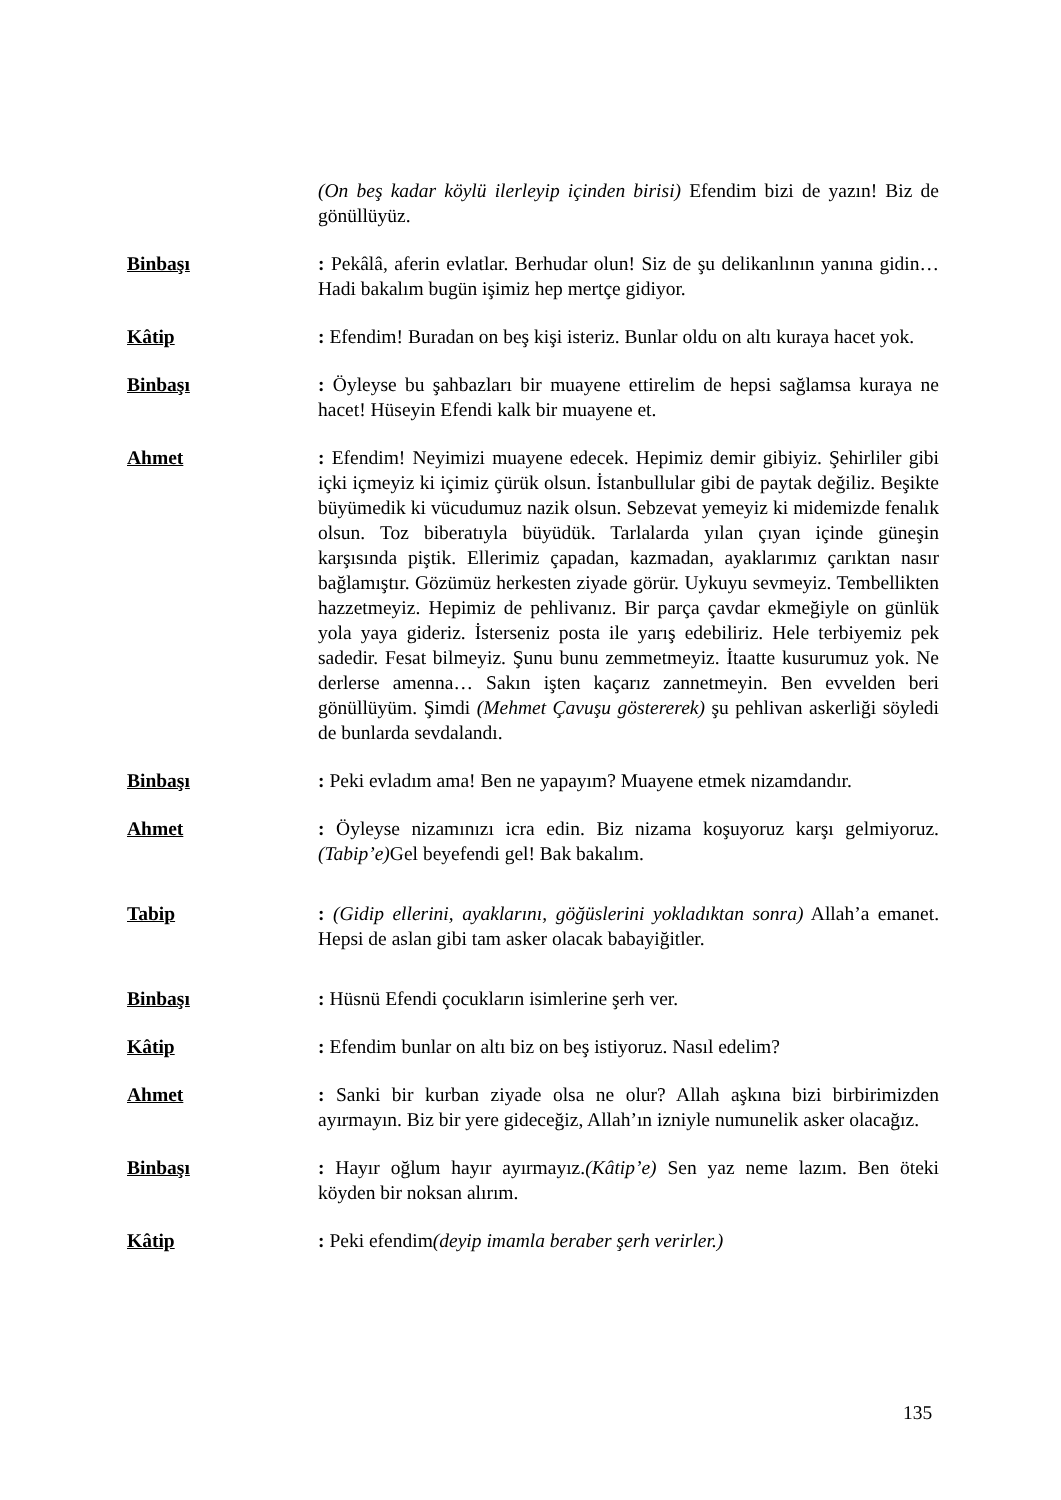(On beş kadar köylü ilerleyip içinden birisi) Efendim bizi de yazın! Biz de gönüllüyüz.
Binbaşı : Pekâlâ, aferin evlatlar. Berhudar olun! Siz de şu delikanlının yanına gidin… Hadi bakalım bugün işimiz hep mertçe gidiyor.
Kâtip : Efendim! Buradan on beş kişi isteriz. Bunlar oldu on altı kuraya hacet yok.
Binbaşı : Öyleyse bu şahbazları bir muayene ettirelim de hepsi sağlamsa kuraya ne hacet! Hüseyin Efendi kalk bir muayene et.
Ahmet : Efendim! Neyimizi muayene edecek. Hepimiz demir gibiyiz. Şehirliler gibi içki içmeyiz ki içimiz çürük olsun. İstanbullular gibi de paytak değiliz. Beşikte büyümedik ki vücudumuz nazik olsun. Sebzevat yemeyiz ki midemizde fenalık olsun. Toz biberatıyla büyüdük. Tarlalarda yılan çıyan içinde güneşin karşısında piştik. Ellerimiz çapadan, kazmadan, ayaklarımız çarıktan nasır bağlamıştır. Gözümüz herkesten ziyade görür. Uykuyu sevmeyiz. Tembellikten hazzetmeyiz. Hepimiz de pehlivanız. Bir parça çavdar ekmeğiyle on günlük yola yaya gideriz. İsterseniz posta ile yarış edebiliriz. Hele terbiyemiz pek sadedir. Fesat bilmeyiz. Şunu bunu zemmetmeyiz. İtaatte kusurumuz yok. Ne derlerse amenna… Sakın işten kaçarız zannetmeyin. Ben evvelden beri gönüllüyüm. Şimdi (Mehmet Çavuşu göstererek) şu pehlivan askerliği söyledi de bunlarda sevdalandı.
Binbaşı : Peki evladım ama! Ben ne yapayım? Muayene etmek nizamdandır.
Ahmet : Öyleyse nizamınızı icra edin. Biz nizama koşuyoruz karşı gelmiyoruz.(Tabip’e) Gel beyefendi gel! Bak bakalım.
Tabip : (Gidip ellerini, ayaklarını, göğüslerini yokladıktan sonra) Allah’a emanet. Hepsi de aslan gibi tam asker olacak babayiğitler.
Binbaşı : Hüsnü Efendi çocukların isimlerine şerh ver.
Kâtip : Efendim bunlar on altı biz on beş istiyoruz. Nasıl edelim?
Ahmet : Sanki bir kurban ziyade olsa ne olur? Allah aşkına bizi birbirimizden ayırmayın. Biz bir yere gideceğiz, Allah’ın izniyle numunelik asker olacağız.
Binbaşı : Hayır oğlum hayır ayırmayız.(Kâtip’e) Sen yaz neme lazım. Ben öteki köyden bir noksan alırım.
Kâtip : Peki efendim(deyip imamla beraber şerh verirler.)
135